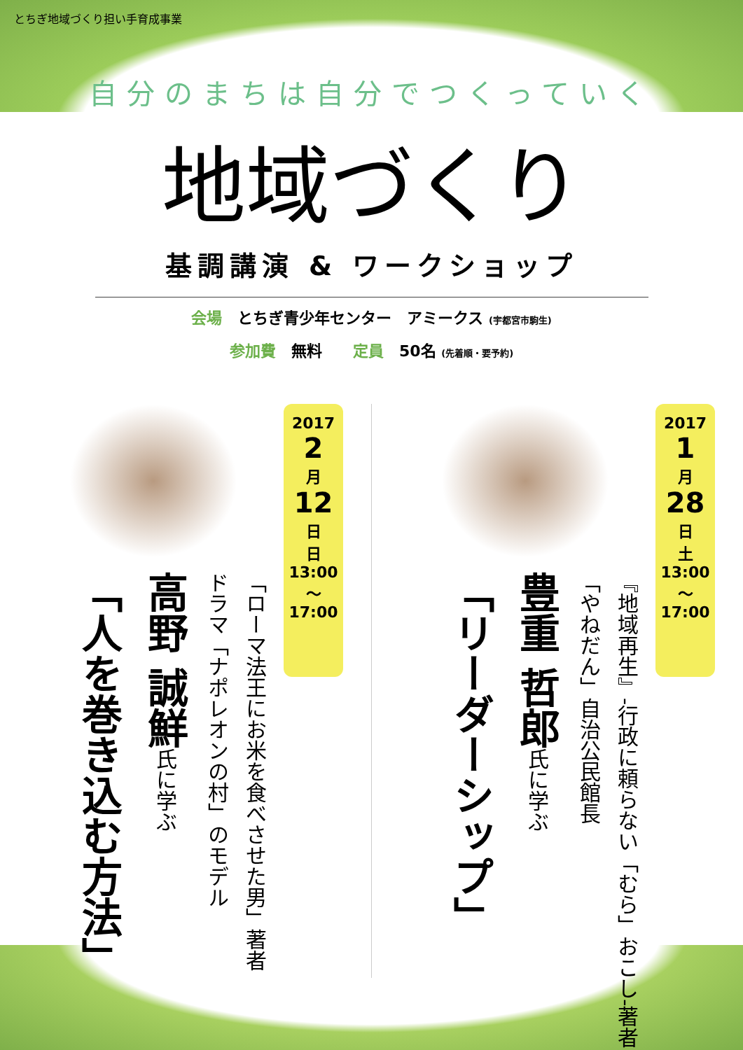とちぎ地域づくり担い手育成事業
自分のまちは自分でつくっていく
地域づくり
基調講演 & ワークショップ
会場　とちぎ青少年センター　アミークス (宇都宮市駒生)
参加費　無料　　定員　50名 (先着順・要予約)
2017
2
月
12
日
日
13:00
〜
17:00
「ローマ法王にお米を食べさせた男」著者
ドラマ「ナポレオンの村」のモデル
高野 誠鮮氏に学ぶ
「人を巻き込む方法」
2017
1
月
28
日
土
13:00
〜
17:00
『地域再生』-行政に頼らない「むら」おこし-著者
「やねだん」自治公民館長
豊重 哲郎氏に学ぶ
「リーダーシップ」